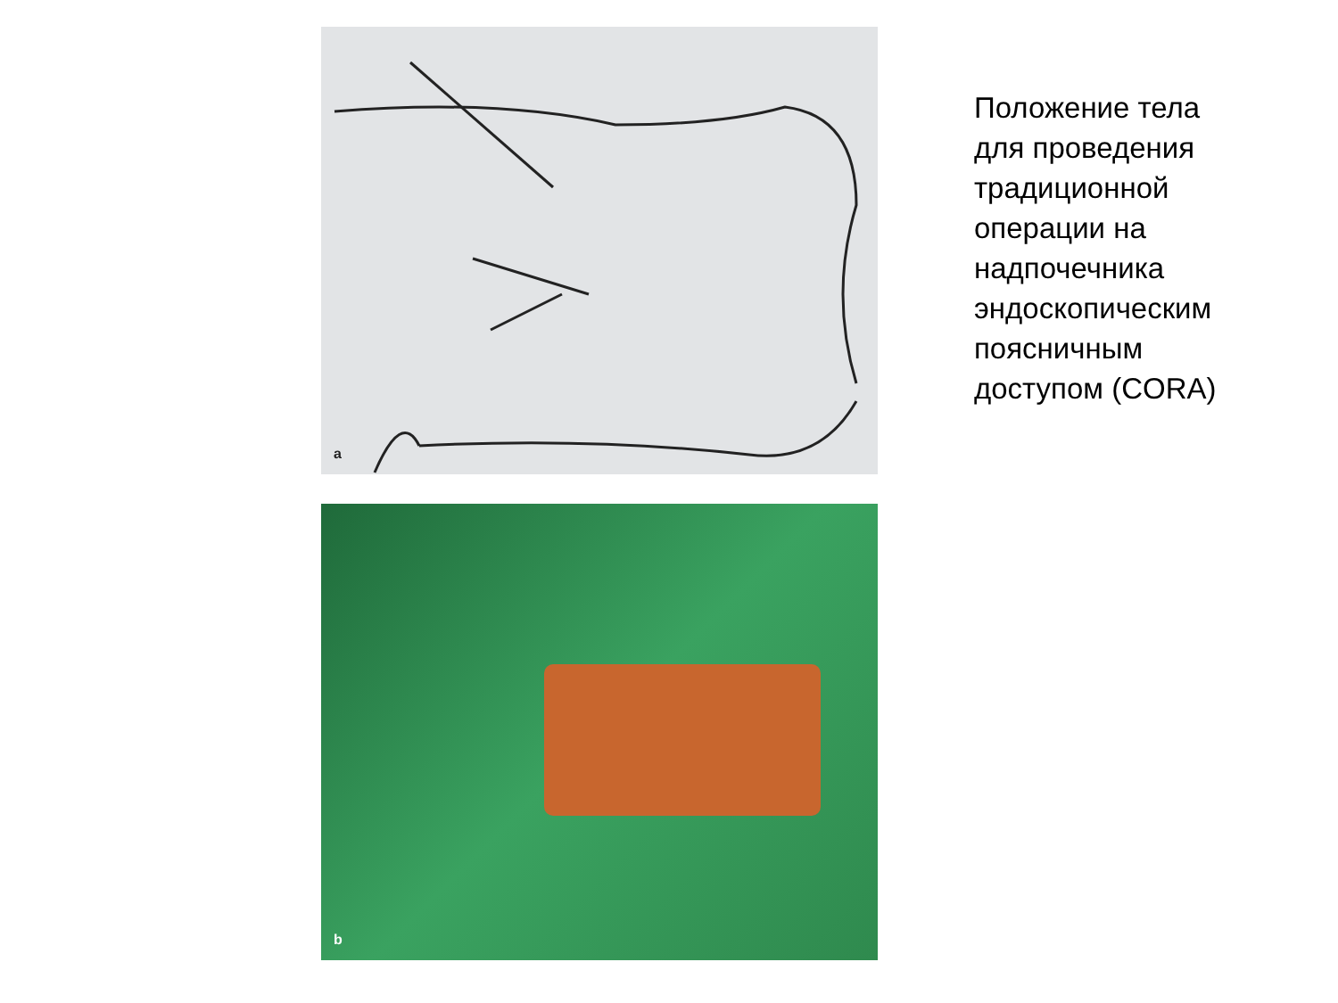a
b
Положение тела
для проведения
традиционной
операции на
надпочечника
эндоскопическим
поясничным
доступом (CORA)